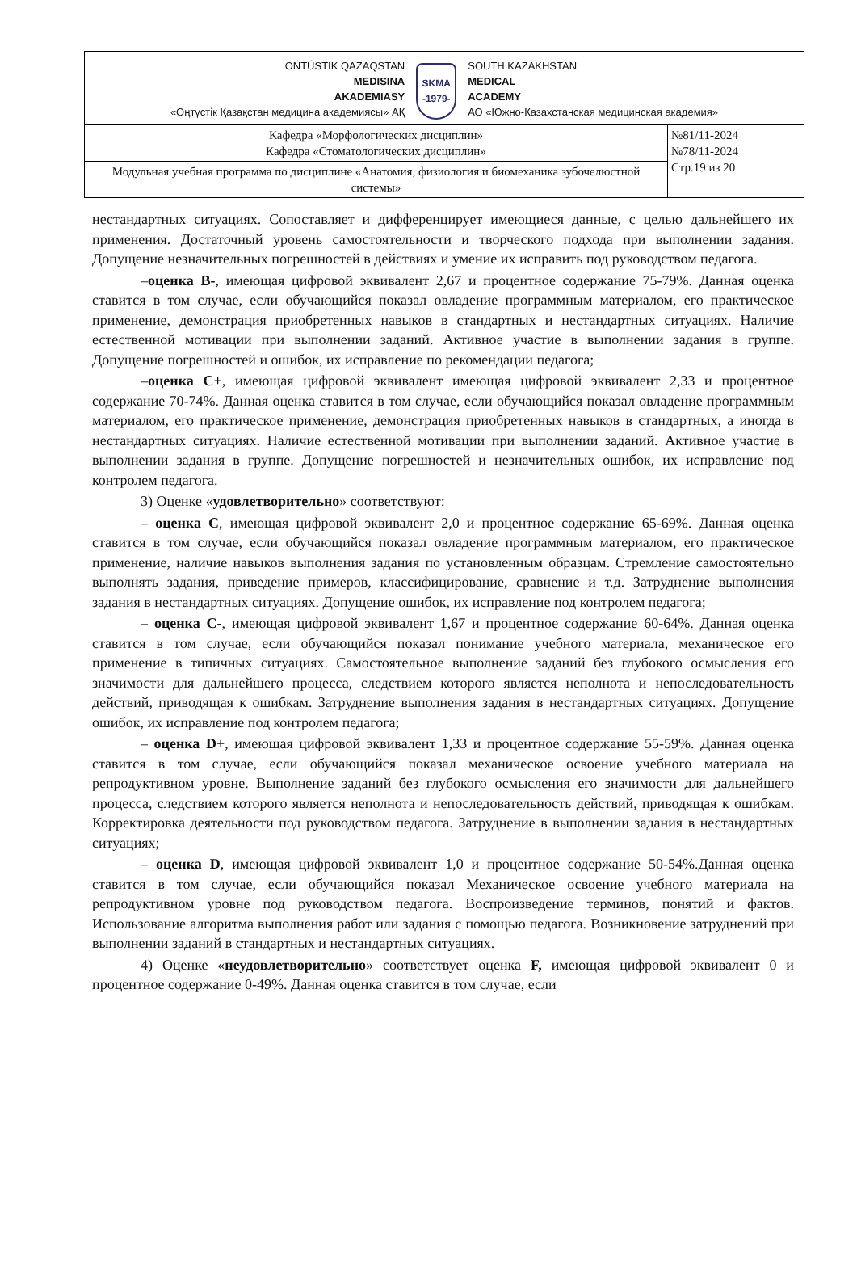| OŃTÚSTIK QAZAQSTAN MEDISINA AKADEMIASY «Оңтүстік Қазақстан медицина академиясы» АҚ SKMA -1979- SOUTH KAZAKHSTAN MEDICAL ACADEMY АО «Южно-Казахстанская медицинская академия» | |
| Кафедра «Морфологических дисциплин» Кафедра «Стоматологических дисциплин» | №81/11-2024 №78/11-2024 Стр.19 из 20 |
| Модульная учебная программа по дисциплине «Анатомия, физиология и биомеханика зубочелюстной системы» | |
нестандартных ситуациях. Сопоставляет и дифференцирует имеющиеся данные, с целью дальнейшего их применения. Достаточный уровень самостоятельности и творческого подхода при выполнении задания. Допущение незначительных погрешностей в действиях и умение их исправить под руководством педагога.
–оценка В-, имеющая цифровой эквивалент 2,67 и процентное содержание 75-79%. Данная оценка ставится в том случае, если обучающийся показал овладение программным материалом, его практическое применение, демонстрация приобретенных навыков в стандартных и нестандартных ситуациях. Наличие естественной мотивации при выполнении заданий. Активное участие в выполнении задания в группе. Допущение погрешностей и ошибок, их исправление по рекомендации педагога;
–оценка С+, имеющая цифровой эквивалент имеющая цифровой эквивалент 2,33 и процентное содержание 70-74%. Данная оценка ставится в том случае, если обучающийся показал овладение программным материалом, его практическое применение, демонстрация приобретенных навыков в стандартных, а иногда в нестандартных ситуациях. Наличие естественной мотивации при выполнении заданий. Активное участие в выполнении задания в группе. Допущение погрешностей и незначительных ошибок, их исправление под контролем педагога.
3) Оценке «удовлетворительно» соответствуют:
– оценка С, имеющая цифровой эквивалент 2,0 и процентное содержание 65-69%. Данная оценка ставится в том случае, если обучающийся показал овладение программным материалом, его практическое применение, наличие навыков выполнения задания по установленным образцам. Стремление самостоятельно выполнять задания, приведение примеров, классифицирование, сравнение и т.д. Затруднение выполнения задания в нестандартных ситуациях. Допущение ошибок, их исправление под контролем педагога;
– оценка С-, имеющая цифровой эквивалент 1,67 и процентное содержание 60-64%. Данная оценка ставится в том случае, если обучающийся показал понимание учебного материала, механическое его применение в типичных ситуациях. Самостоятельное выполнение заданий без глубокого осмысления его значимости для дальнейшего процесса, следствием которого является неполнота и непоследовательность действий, приводящая к ошибкам. Затруднение выполнения задания в нестандартных ситуациях. Допущение ошибок, их исправление под контролем педагога;
– оценка D+, имеющая цифровой эквивалент 1,33 и процентное содержание 55-59%. Данная оценка ставится в том случае, если обучающийся показал механическое освоение учебного материала на репродуктивном уровне. Выполнение заданий без глубокого осмысления его значимости для дальнейшего процесса, следствием которого является неполнота и непоследовательность действий, приводящая к ошибкам. Корректировка деятельности под руководством педагога. Затруднение в выполнении задания в нестандартных ситуациях;
– оценка D, имеющая цифровой эквивалент 1,0 и процентное содержание 50-54%.Данная оценка ставится в том случае, если обучающийся показал Механическое освоение учебного материала на репродуктивном уровне под руководством педагога. Воспроизведение терминов, понятий и фактов. Использование алгоритма выполнения работ или задания с помощью педагога. Возникновение затруднений при выполнении заданий в стандартных и нестандартных ситуациях.
4) Оценке «неудовлетворительно» соответствует оценка F, имеющая цифровой эквивалент 0 и процентное содержание 0-49%. Данная оценка ставится в том случае, если